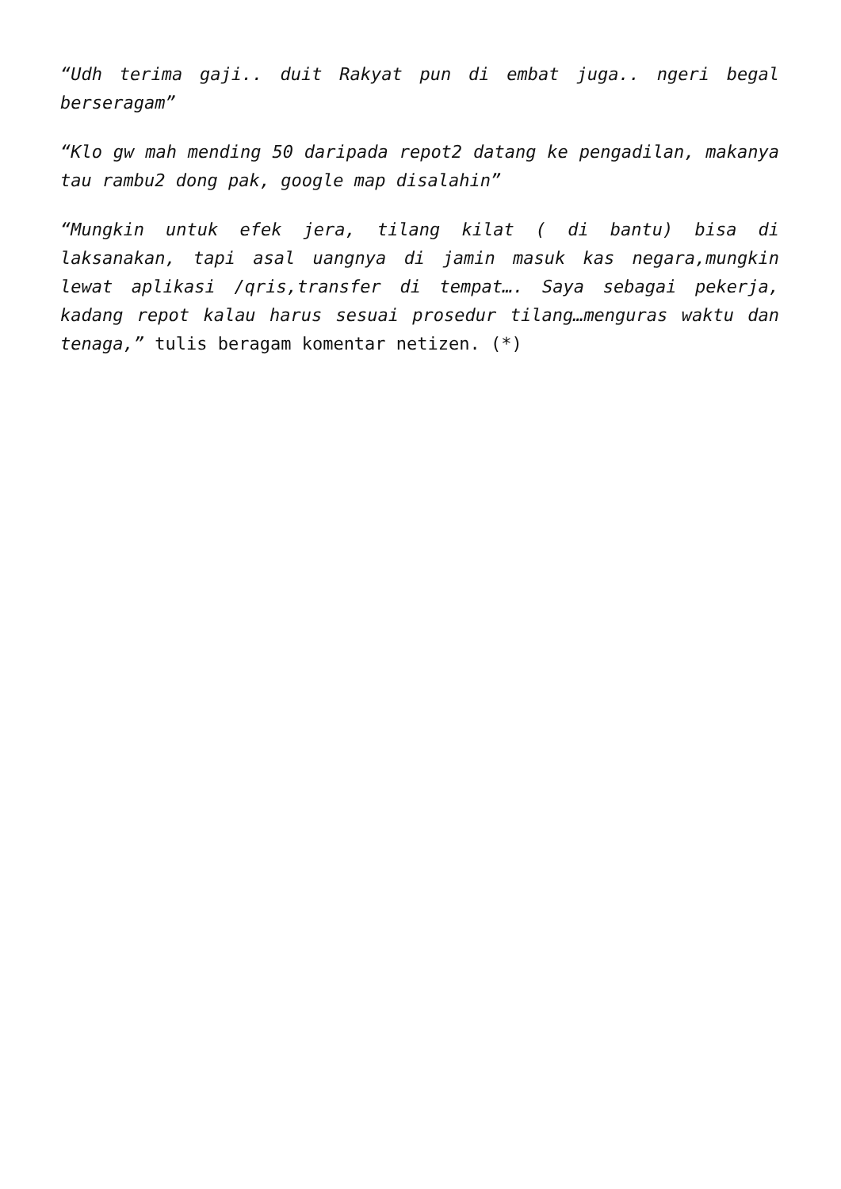“Udh terima gaji.. duit Rakyat pun di embat juga.. ngeri begal berseragam”
“Klo gw mah mending 50 daripada repot2 datang ke pengadilan, makanya tau rambu2 dong pak, google map disalahin”
“Mungkin untuk efek jera, tilang kilat ( di bantu) bisa di laksanakan, tapi asal uangnya di jamin masuk kas negara,mungkin lewat aplikasi /qris,transfer di tempat…. Saya sebagai pekerja, kadang repot kalau harus sesuai prosedur tilang…menguras waktu dan tenaga,” tulis beragam komentar netizen. (*)